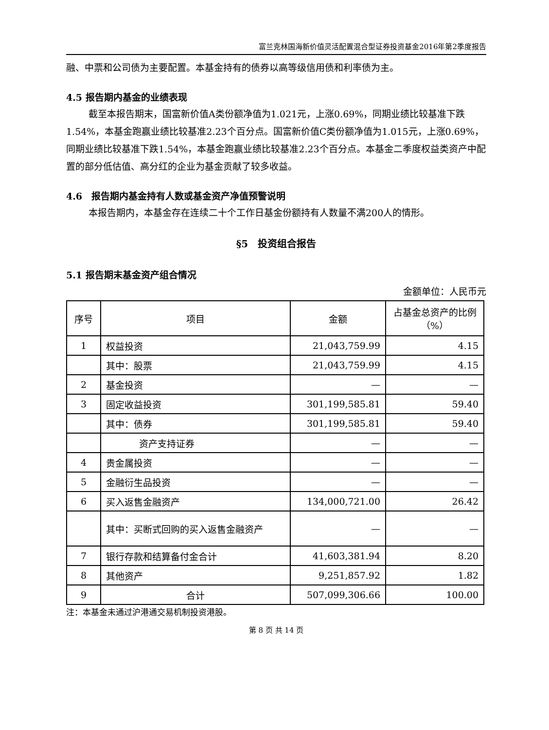富兰克林国海新价值灵活配置混合型证券投资基金2016年第2季度报告
融、中票和公司债为主要配置。本基金持有的债券以高等级信用债和利率债为主。
4.5 报告期内基金的业绩表现
截至本报告期末，国富新价值A类份额净值为1.021元，上涨0.69%，同期业绩比较基准下跌1.54%，本基金跑赢业绩比较基准2.23个百分点。国富新价值C类份额净值为1.015元，上涨0.69%，同期业绩比较基准下跌1.54%，本基金跑赢业绩比较基准2.23个百分点。本基金二季度权益类资产中配置的部分低估值、高分红的企业为基金贡献了较多收益。
4.6　报告期内基金持有人数或基金资产净值预警说明
本报告期内，本基金存在连续二十个工作日基金份额持有人数量不满200人的情形。
§5　投资组合报告
5.1 报告期末基金资产组合情况
金额单位：人民币元
| 序号 | 项目 | 金额 | 占基金总资产的比例（%） |
| --- | --- | --- | --- |
| 1 | 权益投资 | 21,043,759.99 | 4.15 |
| | 其中：股票 | 21,043,759.99 | 4.15 |
| 2 | 基金投资 | — | — |
| 3 | 固定收益投资 | 301,199,585.81 | 59.40 |
| | 其中：债券 | 301,199,585.81 | 59.40 |
| | 资产支持证券 | — | — |
| 4 | 贵金属投资 | — | — |
| 5 | 金融衍生品投资 | — | — |
| 6 | 买入返售金融资产 | 134,000,721.00 | 26.42 |
| | 其中：买断式回购的买入返售金融资产 | — | — |
| 7 | 银行存款和结算备付金合计 | 41,603,381.94 | 8.20 |
| 8 | 其他资产 | 9,251,857.92 | 1.82 |
| 9 | 合计 | 507,099,306.66 | 100.00 |
注：本基金未通过沪港通交易机制投资港股。
第 8 页 共 14 页